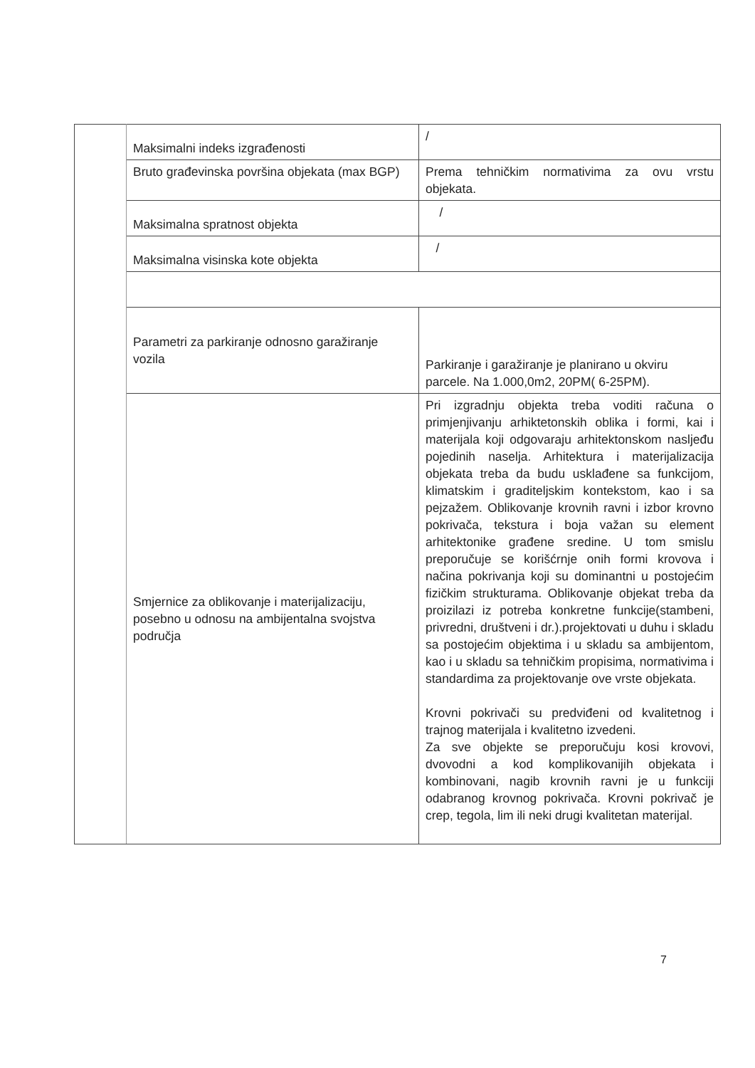| | Maksimalni indeks izgrađenosti | / |
| | Bruto građevinska površina objekata (max BGP) | Prema tehničkim normativima za ovu vrstu objekata. |
| | Maksimalna spratnost objekta | / |
| | Maksimalna visinska kote objekta | / |
| | Parametri za parkiranje odnosno garažiranje vozila | Parkiranje i garažiranje je planirano u okviru parcele. Na 1.000,0m2, 20PM( 6-25PM). |
| | Smjernice za oblikovanje i materijalizaciju, posebno u odnosu na ambijentalna svojstva područja | Pri izgradnju objekta treba voditi računa o primjenjivanju arhiktetonskih oblika i formi, kai i materijala koji odgovaraju arhitektonskom nasljeđu pojedinih naselja. Arhitektura i materijalizacija objekata treba da budu usklađene sa funkcijom, klimatskim i graditeljskim kontekstom, kao i sa pejzažem. Oblikovanje krovnih ravni i izbor krovno pokrivača, tekstura i boja važan su element arhitektonike građene sredine. U tom smislu preporučuje se korišćrnje onih formi krovova i načina pokrivanja koji su dominantni u postojećim fizičkim strukturama. Oblikovanje objekat treba da proizilazi iz potreba konkretne funkcije(stambeni, privredni, društveni i dr.).projektovati u duhu i skladu sa postojećim objektima i u skladu sa ambijentom, kao i u skladu sa tehničkim propisima, normativima i standardima za projektovanje ove vrste objekata. Krovni pokrivači su predviđeni od kvalitetnog i trajnog materijala i kvalitetno izvedeni. Za sve objekte se preporučuju kosi krovovi, dvovodni a kod komplikovanijih objekata i kombinovani, nagib krovnih ravni je u funkciji odabranog krovnog pokrivača. Krovni pokrivač je crep, tegola, lim ili neki drugi kvalitetan materijal. |
7